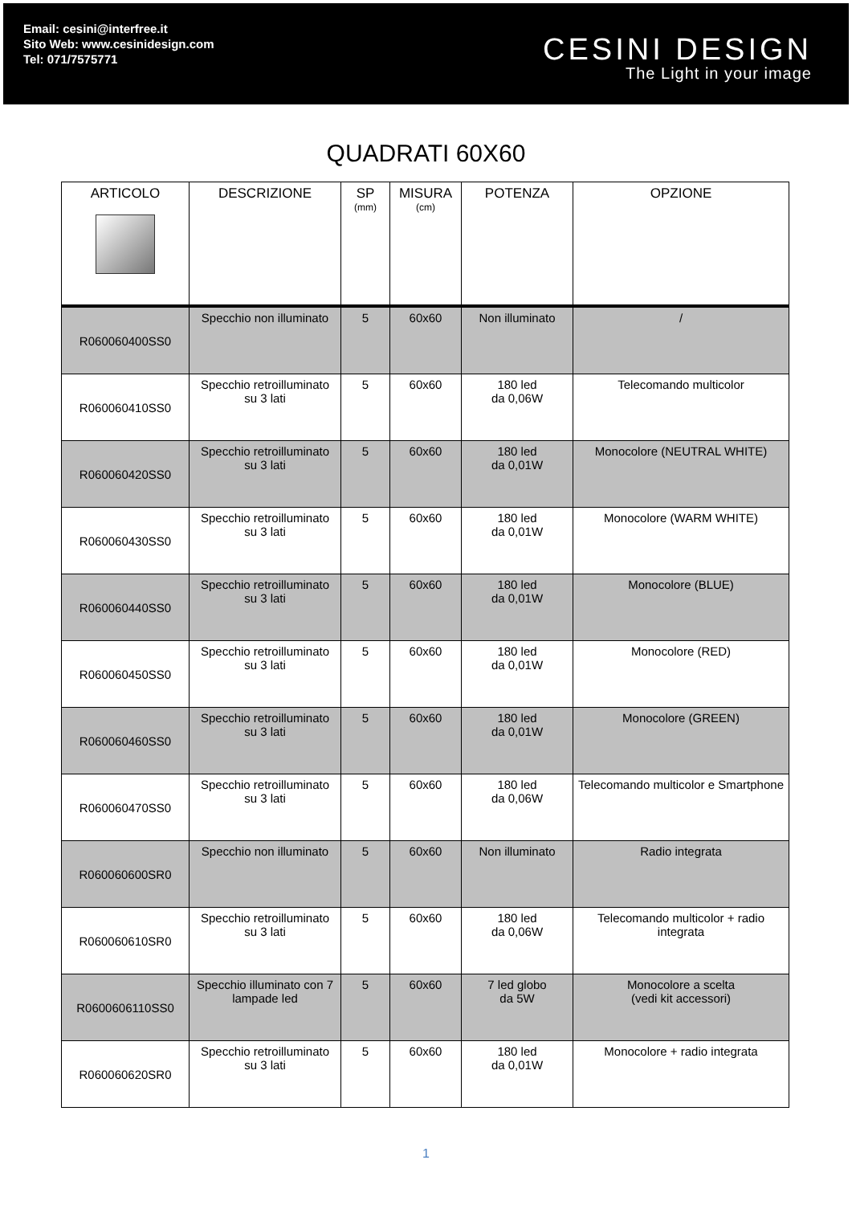Email: cesini@interfree.it
Sito Web: www.cesinidesign.com
Tel: 071/7575771
CESINI DESIGN
The Light in your image
QUADRATI 60X60
| ARTICOLO | DESCRIZIONE | SP (mm) | MISURA (cm) | POTENZA | OPZIONE |
| --- | --- | --- | --- | --- | --- |
| R060060400SS0 | Specchio non illuminato | 5 | 60x60 | Non illuminato | / |
| R060060410SS0 | Specchio retroilluminato su 3 lati | 5 | 60x60 | 180 led da 0,06W | Telecomando multicolor |
| R060060420SS0 | Specchio retroilluminato su 3 lati | 5 | 60x60 | 180 led da 0,01W | Monocolore (NEUTRAL WHITE) |
| R060060430SS0 | Specchio retroilluminato su 3 lati | 5 | 60x60 | 180 led da 0,01W | Monocolore (WARM WHITE) |
| R060060440SS0 | Specchio retroilluminato su 3 lati | 5 | 60x60 | 180 led da 0,01W | Monocolore (BLUE) |
| R060060450SS0 | Specchio retroilluminato su 3 lati | 5 | 60x60 | 180 led da 0,01W | Monocolore (RED) |
| R060060460SS0 | Specchio retroilluminato su 3 lati | 5 | 60x60 | 180 led da 0,01W | Monocolore (GREEN) |
| R060060470SS0 | Specchio retroilluminato su 3 lati | 5 | 60x60 | 180 led da 0,06W | Telecomando multicolor e Smartphone |
| R060060600SR0 | Specchio non illuminato | 5 | 60x60 | Non illuminato | Radio integrata |
| R060060610SR0 | Specchio retroilluminato su 3 lati | 5 | 60x60 | 180 led da 0,06W | Telecomando multicolor + radio integrata |
| R0600606110SS0 | Specchio illuminato con 7 lampade led | 5 | 60x60 | 7 led globo da 5W | Monocolore a scelta (vedi kit accessori) |
| R060060620SR0 | Specchio retroilluminato su 3 lati | 5 | 60x60 | 180 led da 0,01W | Monocolore + radio integrata |
1